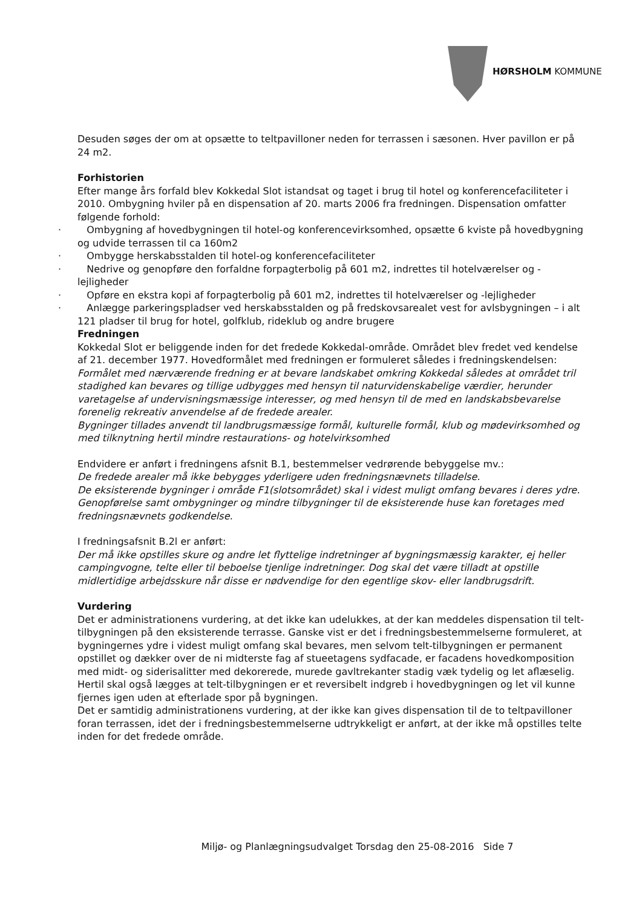HØRSHOLM KOMMUNE
Desuden søges der om at opsætte to teltpavilloner neden for terrassen i sæsonen. Hver pavillon er på 24 m2.
Forhistorien
Efter mange års forfald blev Kokkedal Slot istandsat og taget i brug til hotel og konferencefaciliteter i 2010. Ombygning hviler på en dispensation af 20. marts 2006 fra fredningen. Dispensation omfatter følgende forhold:
· Ombygning af hovedbygningen til hotel-og konferencevirksomhed, opsætte 6 kviste på hovedbygning og udvide terrassen til ca 160m2
· Ombygge herskabsstalden til hotel-og konferencefaciliteter
· Nedrive og genopføre den forfaldne forpagterbolig på 601 m2, indrettes til hotelværelser og -lejligheder
· Opføre en ekstra kopi af forpagterbolig på 601 m2, indrettes til hotelværelser og -lejligheder
· Anlægge parkeringspladser ved herskabsstalden og på fredskovsarealet vest for avlsbygningen – i alt 121 pladser til brug for hotel, golfklub, rideklub og andre brugere
Fredningen
Kokkedal Slot er beliggende inden for det fredede Kokkedal-område. Området blev fredet ved kendelse af 21. december 1977. Hovedformålet med fredningen er formuleret således i fredningskendelsen:
Formålet med nærværende fredning er at bevare landskabet omkring Kokkedal således at området tril stadighed kan bevares og tillige udbygges med hensyn til naturvidenskabelige værdier, herunder varetagelse af undervisningsmæssige interesser, og med hensyn til de med en landskabsbevarelse forenelig rekreativ anvendelse af de fredede arealer.
Bygninger tillades anvendt til landbrugsmæssige formål, kulturelle formål, klub og mødevirksomhed og med tilknytning hertil mindre restaurations- og hotelvirksomhed
Endvidere er anført i fredningens afsnit B.1, bestemmelser vedrørende bebyggelse mv.:
De fredede arealer må ikke bebygges yderligere uden fredningsnævnets tilladelse.
De eksisterende bygninger i område F1(slotsområdet) skal i videst muligt omfang bevares i deres ydre. Genopførelse samt ombygninger og mindre tilbygninger til de eksisterende huse kan foretages med fredningsnævnets godkendelse.
I fredningsafsnit B.2l er anført:
Der må ikke opstilles skure og andre let flyttelige indretninger af bygningsmæssig karakter, ej heller campingvogne, telte eller til beboelse tjenlige indretninger. Dog skal det være tilladt at opstille midlertidige arbejdsskure når disse er nødvendige for den egentlige skov- eller landbrugsdrift.
Vurdering
Det er administrationens vurdering, at det ikke kan udelukkes, at der kan meddeles dispensation til telt-tilbygningen på den eksisterende terrasse. Ganske vist er det i fredningsbestemmelserne formuleret, at bygningernes ydre i videst muligt omfang skal bevares, men selvom telt-tilbygningen er permanent opstillet og dækker over de ni midterste fag af stueetagens sydfacade, er facadens hovedkomposition med midt- og siderisalitter med dekorerede, murede gavltrekanter stadig væk tydelig og let aflæselig. Hertil skal også lægges at telt-tilbygningen er et reversibelt indgreb i hovedbygningen og let vil kunne fjernes igen uden at efterlade spor på bygningen.
Det er samtidig administrationens vurdering, at der ikke kan gives dispensation til de to teltpavilloner foran terrassen, idet der i fredningsbestemmelserne udtrykkeligt er anført, at der ikke må opstilles telte inden for det fredede område.
Miljø- og Planlægningsudvalget Torsdag den 25-08-2016 Side 7